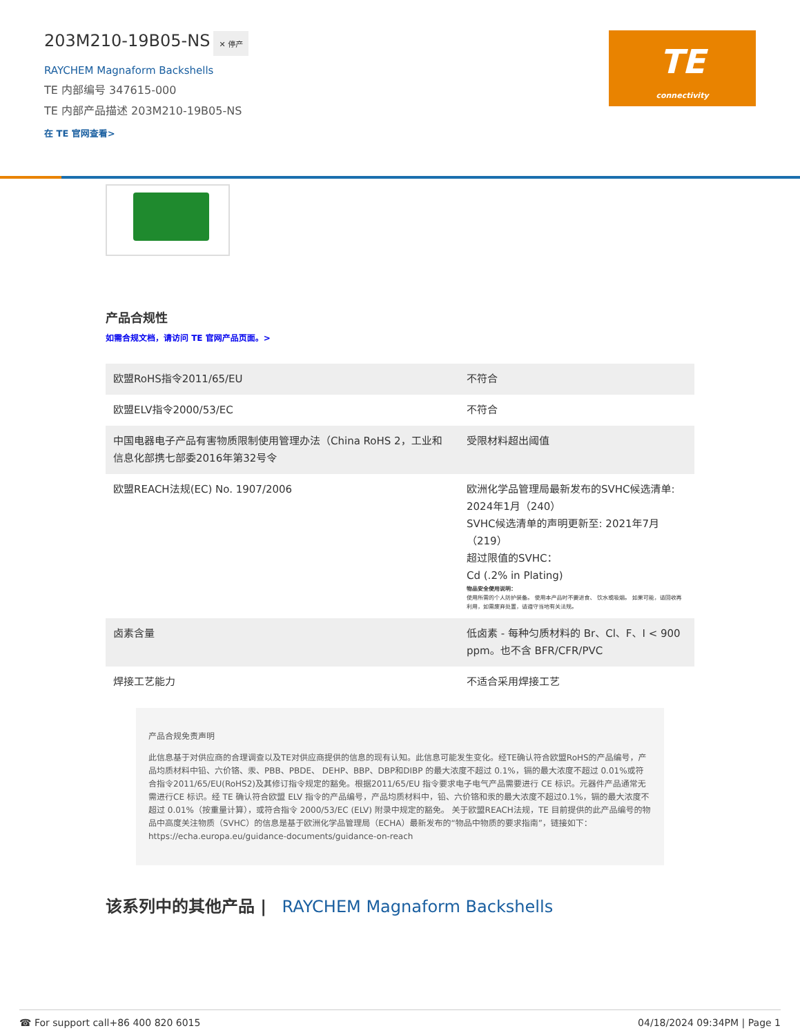203M210-19B05-NS
✕ 停产
RAYCHEM Magnaform Backshells
TE 内部编号 347615-000
TE 内部产品描述 203M210-19B05-NS
在 TE 官网查看>
TE
connectivity
产品合规性
如需合规文档，请访问 TE 官网产品页面。>
| 欧盟RoHS指令2011/65/EU | 不符合 |
| 欧盟ELV指令2000/53/EC | 不符合 |
| 中国电器电子产品有害物质限制使用管理办法（China RoHS 2，工业和信息化部携七部委2016年第32号令 | 受限材料超出阈值 |
| 欧盟REACH法规(EC) No. 1907/2006 | 欧洲化学品管理局最新发布的SVHC候选清单: 2024年1月（240） SVHC候选清单的声明更新至: 2021年7月（219） 超过限值的SVHC： Cd (.2% in Plating) 物品安全使用说明： 使用所需的个人防护装备。 使用本产品时不要进食、 饮水或吸烟。 如果可能，请回收再利用，如需废弃处置，请遵守当地有关法规。 |
| 卤素含量 | 低卤素 - 每种匀质材料的 Br、Cl、F、I < 900 ppm。也不含 BFR/CFR/PVC |
| 焊接工艺能力 | 不适合采用焊接工艺 |
产品合规免责声明
此信息基于对供应商的合理调查以及TE对供应商提供的信息的现有认知。此信息可能发生变化。经TE确认符合欧盟RoHS的产品编号，产品均质材料中铅、六价铬、汞、PBB、PBDE、 DEHP、BBP、DBP和DIBP 的最大浓度不超过 0.1%，镉的最大浓度不超过 0.01%或符合指令2011/65/EU(RoHS2)及其修订指令规定的豁免。根据2011/65/EU 指令要求电子电气产品需要进行 CE 标识。元器件产品通常无需进行CE 标识。经 TE 确认符合欧盟 ELV 指令的产品编号，产品均质材料中，铅、六价铬和汞的最大浓度不超过0.1%，镉的最大浓度不超过 0.01%（按重量计算），或符合指令 2000/53/EC (ELV) 附录中规定的豁免。 关于欧盟REACH法规，TE 目前提供的此产品编号的物品中高度关注物质（SVHC）的信息是基于欧洲化学品管理局（ECHA）最新发布的“物品中物质的要求指南”，链接如下：https://echa.europa.eu/guidance-documents/guidance-on-reach
该系列中的其他产品 | RAYCHEM Magnaform Backshells
☎ For support call+86 400 820 6015 04/18/2024 09:34PM | Page 1